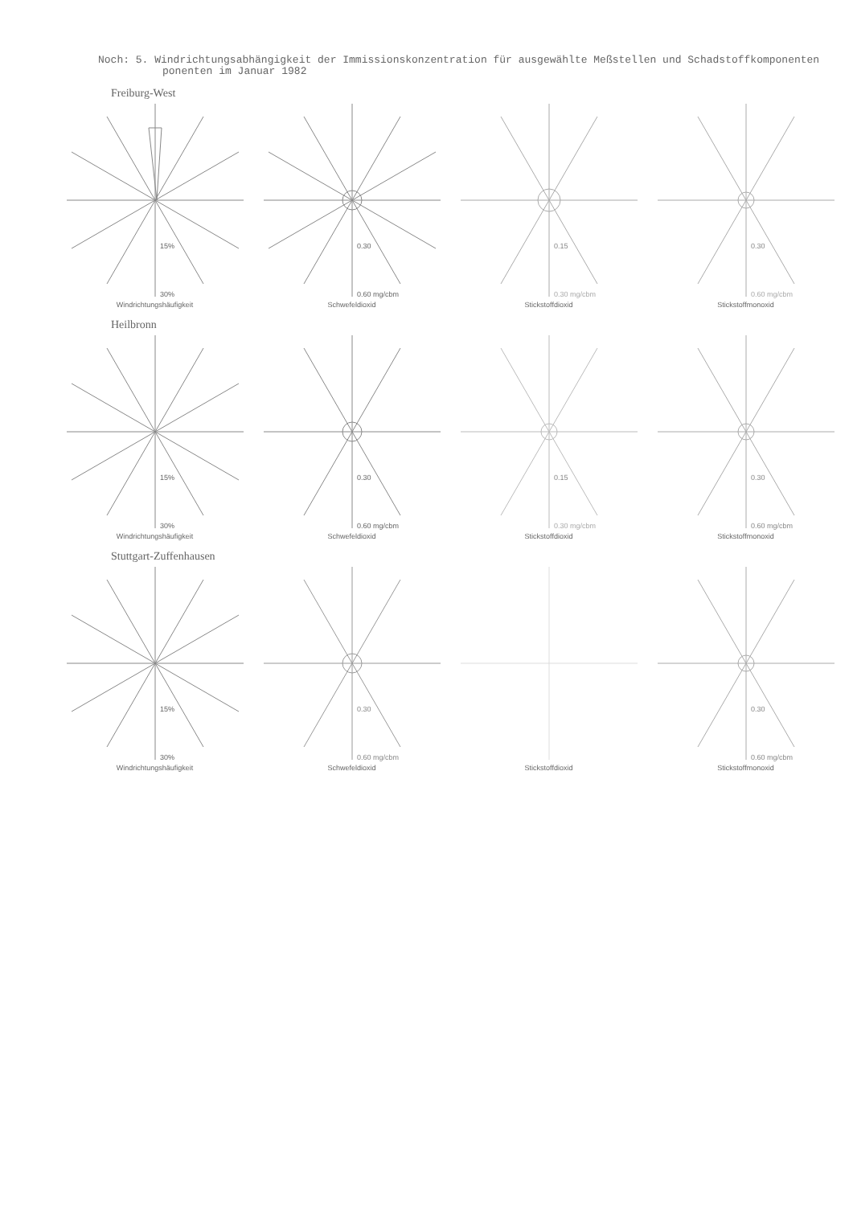Noch: 5. Windrichtungsabhängigkeit der Immissionskonzentration für ausgewählte Meßstellen und Schadstoffkomponenten
ponenten im Januar 1982
Freiburg-West
15%
30%
Windrichtungshäufigkeit
0.30
0.60 mg/cbm
Schwefeldioxid
0.15
0.30 mg/cbm
Stickstoffdioxid
0.30
0.60 mg/cbm
Stickstoffmonoxid
Heilbronn
15%
30%
Windrichtungshäufigkeit
0.30
0.60 mg/cbm
Schwefeldioxid
0.15
0.30 mg/cbm
Stickstoffdioxid
0.30
0.60 mg/cbm
Stickstoffmonoxid
Stuttgart-Zuffenhausen
15%
30%
Windrichtungshäufigkeit
0.30
0.60 mg/cbm
Schwefeldioxid
Stickstoffdioxid
0.30
0.60 mg/cbm
Stickstoffmonoxid